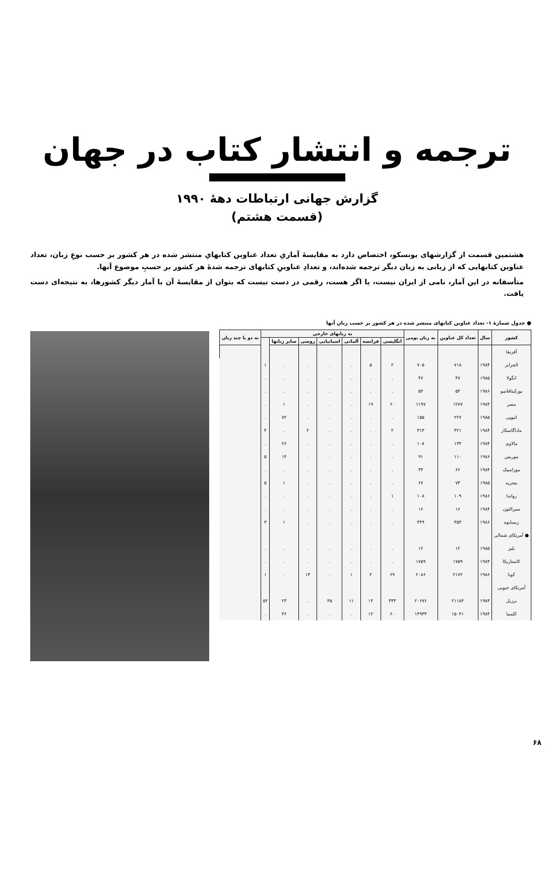ترجمه و انتشار کتاب در جهان
گزارش جهانی ارتباطات دهۀ ۱۹۹۰
(قسمت هشتم)
هشتمین قسمت از گزارشهای یونسکو، اختصاص دارد به مقایسۀ آماریِ تعداد عناوین کتابهایِ منتشر شده در هر کشور بر حسب نوعِ زبان، تعداد عناوین کتابهایی که از زبانی به زبان دیگر ترجمه شده‌اند، و تعدادِ عناوینِ کتابهای ترجمه شدۀ هر کشور بر حسبِ موضوع آنها.
متأسفانه در این آمار، نامی از ایران نیست، یا اگر هست، رقمی در دست نیست که بتوان از مقایسۀ آن با آمار دیگر کشورها، به نتیجه‌ای دست یافت.
● جدول شمارۀ ۱- تعداد عناوین کتابهای منتشر شده در هر کشور بر حسب زبان آنها
| کشور | سال | تعداد کل عناوین | به زبان بومی | به زبانهای خارجی | | | | | | | به دو یا چند زبان |
| --- | --- | --- | --- | --- | --- | --- | --- | --- | --- | --- | --- |
| | | | | انگلیسی | فرانسه | آلمانی | اسپانیایی | روسی | سایر زبانها | | |
| آفریقا | | | | | | | | | | | |
| الجزایر | ۱۹۸۴ | ۷۱۸ | ۷۰۵ | ۲ | ۵ | . | . | . | . | ۱ | |
| انگولا | ۱۹۸۵ | ۴۷ | ۴۷ | . | . | . | . | . | . | . | |
| بورکینافاسو | ۱۹۸۶ | ۵۴ | ۵۴ | . | . | . | . | . | . | . | |
| مصر | ۱۹۸۴ | ۱۲۷۷ | ۱۱۹۷ | ۶۰ | ۱۹ | . | . | . | ۱ | . | |
| اتیوپی | ۱۹۸۵ | ۲۲۷ | ۱۵۵ | . | . | . | . | . | ۷۲ | . | |
| ماداگاسکار | ۱۹۸۴ | ۳۲۱ | ۳۱۳ | ۲ | . | . | . | ۲ | . | ۴ | |
| مالاوی | ۱۹۸۴ | ۱۳۴ | ۱۰۸ | . | . | . | . | . | ۲۶ | . | |
| موریس | ۱۹۸۶ | ۱۱۰ | ۹۱ | . | . | . | . | . | ۱۴ | ۵ | |
| موزامبیک | ۱۹۸۴ | ۶۶ | ۳۳ | . | . | . | . | . | . | . | |
| نیجریه | ۱۹۸۵ | ۷۳ | ۶۷ | . | . | . | . | . | ۱ | ۵ | |
| رواندا | ۱۹۸۶ | ۱۰۹ | ۱۰۸ | ۱ | . | . | . | . | . | . | |
| سیرالئون | ۱۹۸۴ | ۱۶ | ۱۶ | . | . | . | . | . | . | . | |
| زیمبابوه | ۱۹۸۶ | ۳۵۳ | ۳۴۹ | . | . | . | . | . | ۱ | ۳ | |
| ● آمریکای شمالی | | | | | | | | | | | |
| بلیز | ۱۹۸۵ | ۱۲ | ۱۲ | . | . | . | . | . | . | . | |
| کاستاریکا | ۱۹۸۴ | ۱۷۵۹ | ۱۷۵۹ | . | . | . | . | . | . | . | |
| کوبا | ۱۹۸۶ | ۲۱۷۲ | ۲۰۸۶ | ۶۹ | ۲ | ۱ | . | ۱۳ | . | ۱ | |
| آمریکای جنوبی | | | | | | | | | | | |
| برزیل | ۱۹۸۴ | ۲۱۱۸۴ | ۲۰۶۷۶ | ۳۴۳ | ۱۴ | ۱۱ | ۴۵ | . | ۲۳ | ۵۲ | |
| کلمبیا | ۱۹۸۴ | ۱۵۰۴۱ | ۱۴۹۳۳ | ۶۰ | ۱۲ | . | . | . | ۳۶ | . | |
۶۸